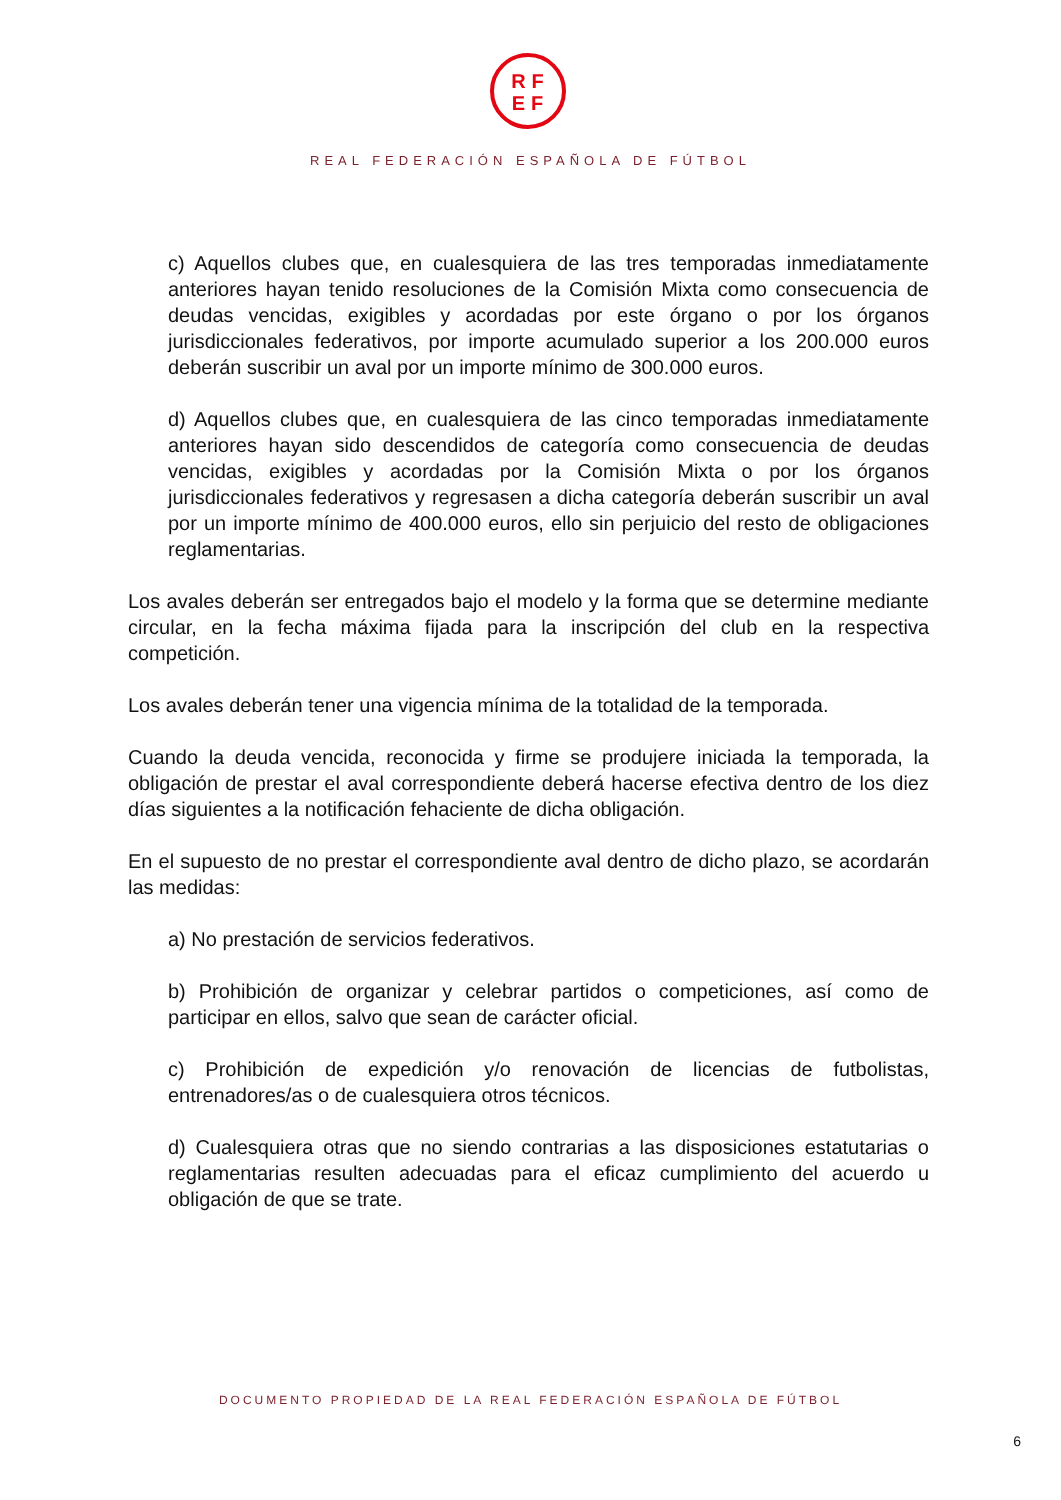RF
EF
REAL FEDERACIÓN ESPAÑOLA DE FÚTBOL
c) Aquellos clubes que, en cualesquiera de las tres temporadas inmediatamente anteriores hayan tenido resoluciones de la Comisión Mixta como consecuencia de deudas vencidas, exigibles y acordadas por este órgano o por los órganos jurisdiccionales federativos, por importe acumulado superior a los 200.000 euros deberán suscribir un aval por un importe mínimo de 300.000 euros.
d) Aquellos clubes que, en cualesquiera de las cinco temporadas inmediatamente anteriores hayan sido descendidos de categoría como consecuencia de deudas vencidas, exigibles y acordadas por la Comisión Mixta o por los órganos jurisdiccionales federativos y regresasen a dicha categoría deberán suscribir un aval por un importe mínimo de 400.000 euros, ello sin perjuicio del resto de obligaciones reglamentarias.
Los avales deberán ser entregados bajo el modelo y la forma que se determine mediante circular, en la fecha máxima fijada para la inscripción del club en la respectiva competición.
Los avales deberán tener una vigencia mínima de la totalidad de la temporada.
Cuando la deuda vencida, reconocida y firme se produjere iniciada la temporada, la obligación de prestar el aval correspondiente deberá hacerse efectiva dentro de los diez días siguientes a la notificación fehaciente de dicha obligación.
En el supuesto de no prestar el correspondiente aval dentro de dicho plazo, se acordarán las medidas:
a) No prestación de servicios federativos.
b) Prohibición de organizar y celebrar partidos o competiciones, así como de participar en ellos, salvo que sean de carácter oficial.
c) Prohibición de expedición y/o renovación de licencias de futbolistas, entrenadores/as o de cualesquiera otros técnicos.
d) Cualesquiera otras que no siendo contrarias a las disposiciones estatutarias o reglamentarias resulten adecuadas para el eficaz cumplimiento del acuerdo u obligación de que se trate.
DOCUMENTO PROPIEDAD DE LA REAL FEDERACIÓN ESPAÑOLA DE FÚTBOL
6